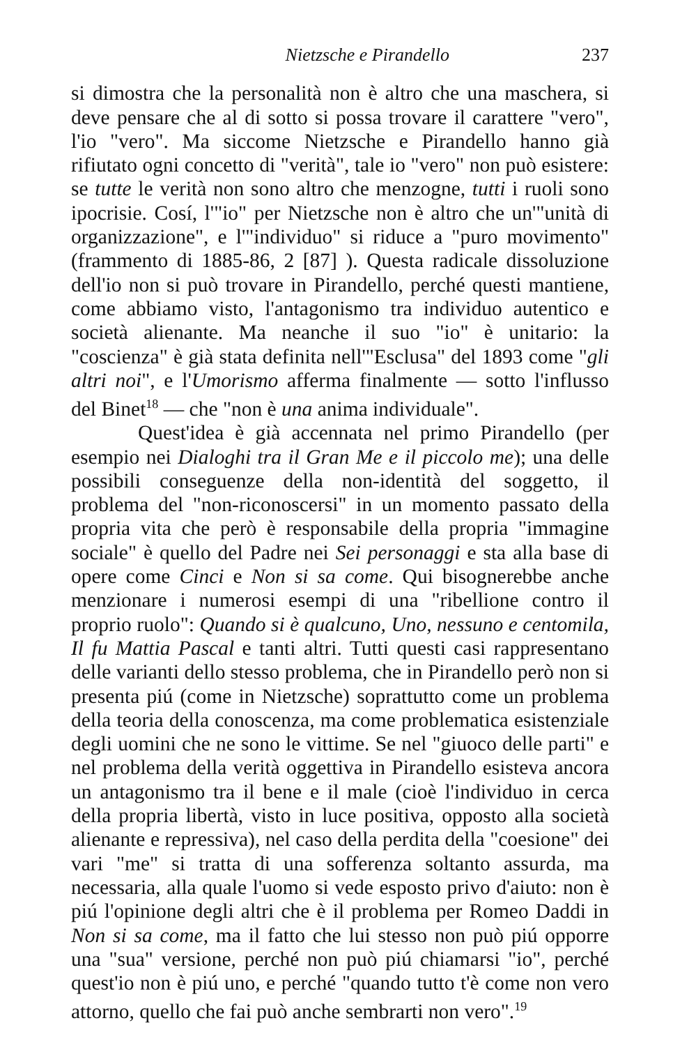Nietzsche e Pirandello 237
si dimostra che la personalità non è altro che una maschera, si deve pensare che al di sotto si possa trovare il carattere "vero", l'io "vero". Ma siccome Nietzsche e Pirandello hanno già rifiutato ogni concetto di "verità", tale io "vero" non può esistere: se tutte le verità non sono altro che menzogne, tutti i ruoli sono ipocrisie. Cosí, l'"io" per Nietzsche non è altro che un'"unità di organizzazione", e l'"individuo" si riduce a "puro movimento" (frammento di 1885-86, 2 [87] ). Questa radicale dissoluzione dell'io non si può trovare in Pirandello, perché questi mantiene, come abbiamo visto, l'antagonismo tra individuo autentico e società alienante. Ma neanche il suo "io" è unitario: la "coscienza" è già stata definita nell'"Esclusa" del 1893 come "gli altri noi", e l'Umorismo afferma finalmente — sotto l'influsso del Binet<sup>18</sup> — che "non è una anima individuale".
Quest'idea è già accennata nel primo Pirandello (per esempio nei Dialoghi tra il Gran Me e il piccolo me); una delle possibili conseguenze della non-identità del soggetto, il problema del "non-riconoscersi" in un momento passato della propria vita che però è responsabile della propria "immagine sociale" è quello del Padre nei Sei personaggi e sta alla base di opere come Cinci e Non si sa come. Qui bisognerebbe anche menzionare i numerosi esempi di una "ribellione contro il proprio ruolo": Quando si è qualcuno, Uno, nessuno e centomila, Il fu Mattia Pascal e tanti altri. Tutti questi casi rappresentano delle varianti dello stesso problema, che in Pirandello però non si presenta piú (come in Nietzsche) soprattutto come un problema della teoria della conoscenza, ma come problematica esistenziale degli uomini che ne sono le vittime. Se nel "giuoco delle parti" e nel problema della verità oggettiva in Pirandello esisteva ancora un antagonismo tra il bene e il male (cioè l'individuo in cerca della propria libertà, visto in luce positiva, opposto alla società alienante e repressiva), nel caso della perdita della "coesione" dei vari "me" si tratta di una sofferenza soltanto assurda, ma necessaria, alla quale l'uomo si vede esposto privo d'aiuto: non è piú l'opinione degli altri che è il problema per Romeo Daddi in Non si sa come, ma il fatto che lui stesso non può piú opporre una "sua" versione, perché non può piú chiamarsi "io", perché quest'io non è piú uno, e perché "quando tutto t'è come non vero attorno, quello che fai può anche sembrarti non vero".<sup>19</sup>